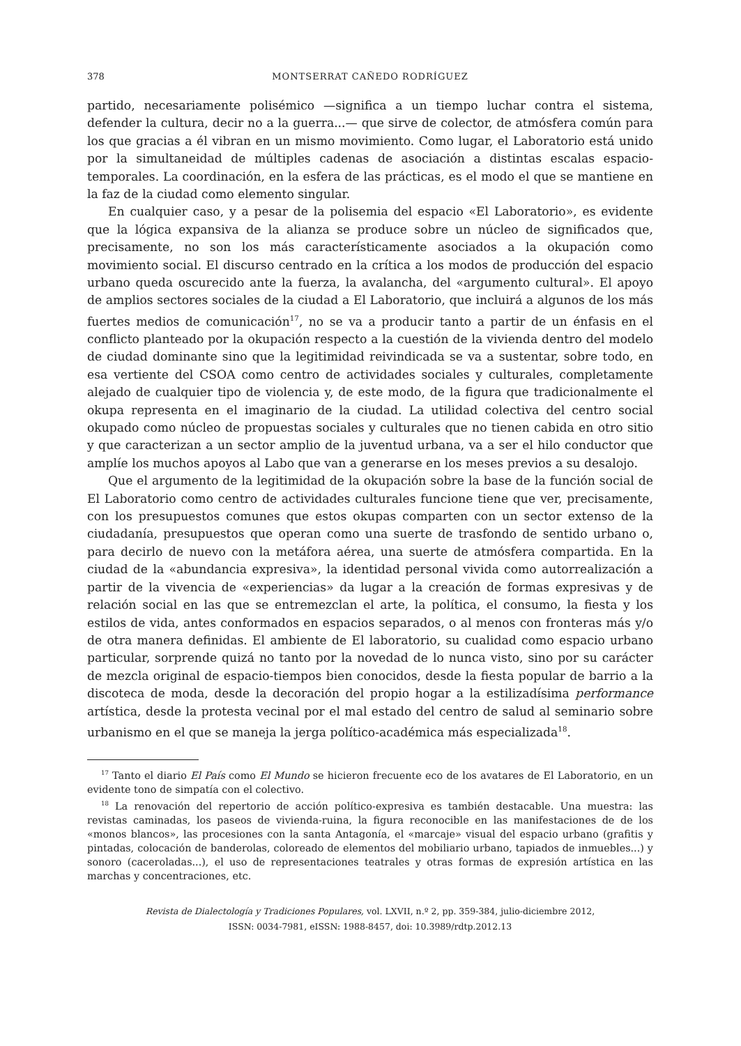378 MONTSERRAT CAÑEDO RODRÍGUEZ
partido, necesariamente polisémico —significa a un tiempo luchar contra el sistema, defender la cultura, decir no a la guerra...— que sirve de colector, de atmósfera común para los que gracias a él vibran en un mismo movimiento. Como lugar, el Laboratorio está unido por la simultaneidad de múltiples cadenas de asociación a distintas escalas espacio-temporales. La coordinación, en la esfera de las prácticas, es el modo el que se mantiene en la faz de la ciudad como elemento singular.
En cualquier caso, y a pesar de la polisemia del espacio «El Laboratorio», es evidente que la lógica expansiva de la alianza se produce sobre un núcleo de significados que, precisamente, no son los más característicamente asociados a la okupación como movimiento social. El discurso centrado en la crítica a los modos de producción del espacio urbano queda oscurecido ante la fuerza, la avalancha, del «argumento cultural». El apoyo de amplios sectores sociales de la ciudad a El Laboratorio, que incluirá a algunos de los más fuertes medios de comunicación<sup>17</sup>, no se va a producir tanto a partir de un énfasis en el conflicto planteado por la okupación respecto a la cuestión de la vivienda dentro del modelo de ciudad dominante sino que la legitimidad reivindicada se va a sustentar, sobre todo, en esa vertiente del CSOA como centro de actividades sociales y culturales, completamente alejado de cualquier tipo de violencia y, de este modo, de la figura que tradicionalmente el okupa representa en el imaginario de la ciudad. La utilidad colectiva del centro social okupado como núcleo de propuestas sociales y culturales que no tienen cabida en otro sitio y que caracterizan a un sector amplio de la juventud urbana, va a ser el hilo conductor que amplíe los muchos apoyos al Labo que van a generarse en los meses previos a su desalojo.
Que el argumento de la legitimidad de la okupación sobre la base de la función social de El Laboratorio como centro de actividades culturales funcione tiene que ver, precisamente, con los presupuestos comunes que estos okupas comparten con un sector extenso de la ciudadanía, presupuestos que operan como una suerte de trasfondo de sentido urbano o, para decirlo de nuevo con la metáfora aérea, una suerte de atmósfera compartida. En la ciudad de la «abundancia expresiva», la identidad personal vivida como autorrealización a partir de la vivencia de «experiencias» da lugar a la creación de formas expresivas y de relación social en las que se entremezclan el arte, la política, el consumo, la fiesta y los estilos de vida, antes conformados en espacios separados, o al menos con fronteras más y/o de otra manera definidas. El ambiente de El laboratorio, su cualidad como espacio urbano particular, sorprende quizá no tanto por la novedad de lo nunca visto, sino por su carácter de mezcla original de espacio-tiempos bien conocidos, desde la fiesta popular de barrio a la discoteca de moda, desde la decoración del propio hogar a la estilizadísima performance artística, desde la protesta vecinal por el mal estado del centro de salud al seminario sobre urbanismo en el que se maneja la jerga político-académica más especializada<sup>18</sup>.
<sup>17</sup> Tanto el diario El País como El Mundo se hicieron frecuente eco de los avatares de El Laboratorio, en un evidente tono de simpatía con el colectivo.
<sup>18</sup> La renovación del repertorio de acción político-expresiva es también destacable. Una muestra: las revistas caminadas, los paseos de vivienda-ruina, la figura reconocible en las manifestaciones de de los «monos blancos», las procesiones con la santa Antagonía, el «marcaje» visual del espacio urbano (grafitis y pintadas, colocación de banderolas, coloreado de elementos del mobiliario urbano, tapiados de inmuebles...) y sonoro (caceroladas...), el uso de representaciones teatrales y otras formas de expresión artística en las marchas y concentraciones, etc.
Revista de Dialectología y Tradiciones Populares, vol. LXVII, n.º 2, pp. 359-384, julio-diciembre 2012,
ISSN: 0034-7981, eISSN: 1988-8457, doi: 10.3989/rdtp.2012.13